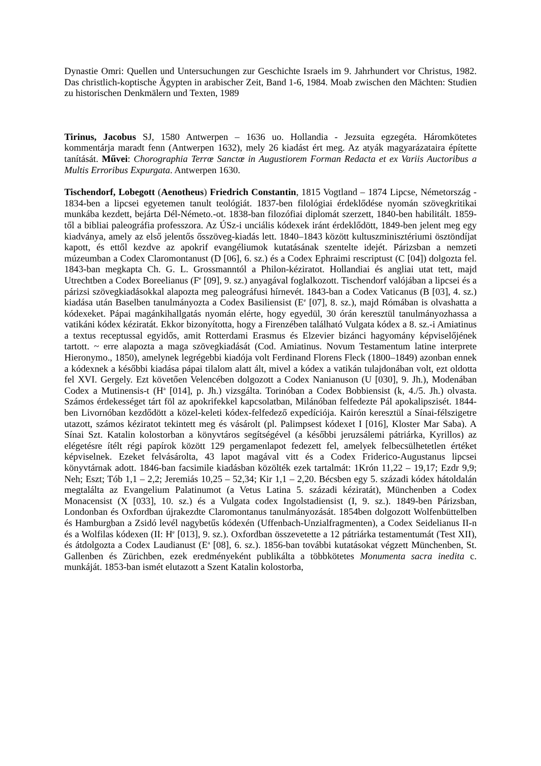Dynastie Omri: Quellen und Untersuchungen zur Geschichte Israels im 9. Jahrhundert vor Christus, 1982. Das christlich-koptische Ägypten in arabischer Zeit, Band 1-6, 1984. Moab zwischen den Mächten: Studien zu historischen Denkmälern und Texten, 1989
Tirinus, Jacobus SJ, 1580 Antwerpen – 1636 uo. Hollandia - Jezsuita egzegéta. Háromkötetes kommentárja maradt fenn (Antwerpen 1632), mely 26 kiadást ért meg. Az atyák magyarázataira építette tanítását. Művei: Chorographia Terrœ Sanctœ in Augustiorem Forman Redacta et ex Variis Auctoribus a Multis Erroribus Expurgata. Antwerpen 1630.
Tischendorf, Lobegott (Aenotheus) Friedrich Constantin, 1815 Vogtland – 1874 Lipcse, Németország - 1834-ben a lipcsei egyetemen tanult teológiát. 1837-ben filológiai érdeklődése nyomán szövegkritikai munkába kezdett, bejárta Dél-Németo.-ot. 1838-ban filozófiai diplomát szerzett, 1840-ben habilitált. 1859-től a bibliai paleográfia professzora. Az ÚSz-i unciális kódexek iránt érdeklődött, 1849-ben jelent meg egy kiadványa, amely az első jelentős ősszöveg-kiadás lett. 1840–1843 között kultuszminisztériumi ösztöndíjat kapott, és ettől kezdve az apokrif evangéliumok kutatásának szentelte idejét. Párizsban a nemzeti múzeumban a Codex Claromontanust (D [06], 6. sz.) és a Codex Ephraimi rescriptust (C [04]) dolgozta fel. 1843-ban megkapta Ch. G. L. Grossmanntól a Philon-kéziratot. Hollandiai és angliai utat tett, majd Utrechtben a Codex Boreelianus (F<sup>e</sup> [09], 9. sz.) anyagával foglalkozott. Tischendorf valójában a lipcsei és a párizsi szövegkiadásokkal alapozta meg paleográfusi hírnevét. 1843-ban a Codex Vaticanus (B [03], 4. sz.) kiadása után Baselben tanulmányozta a Codex Basiliensist (E<sup>e</sup> [07], 8. sz.), majd Rómában is olvashatta a kódexeket. Pápai magánkihallgatás nyomán elérte, hogy egyedül, 30 órán keresztül tanulmányozhassa a vatikáni kódex kéziratát. Ekkor bizonyította, hogy a Firenzében található Vulgata kódex a 8. sz.-i Amiatinus a textus receptussal egyidős, amit Rotterdami Erasmus és Elzevier bizánci hagyomány képviselőjének tartott. ~ erre alapozta a maga szövegkiadását (Cod. Amiatinus. Novum Testamentum latine interprete Hieronymo., 1850), amelynek legrégebbi kiadója volt Ferdinand Florens Fleck (1800–1849) azonban ennek a kódexnek a későbbi kiadása pápai tilalom alatt ált, mivel a kódex a vatikán tulajdonában volt, ezt oldotta fel XVI. Gergely. Ezt követően Velencében dolgozott a Codex Nanianuson (U [030], 9. Jh.), Modenában Codex a Mutinensis-t (H<sup>a</sup> [014], p. Jh.) vizsgálta. Torinóban a Codex Bobbiensist (k, 4./5. Jh.) olvasta. Számos érdekességet tárt föl az apokrifekkel kapcsolatban, Milánóban felfedezte Pál apokalipszisét. 1844-ben Livornóban kezdődött a közel-keleti kódex-felfedező expedíciója. Kairón keresztül a Sínai-félszigetre utazott, számos kéziratot tekintett meg és vásárolt (pl. Palimpsest kódexet I [016], Kloster Mar Saba). A Sínai Szt. Katalin kolostorban a könyvtáros segítségével (a későbbi jeruzsálemi pátriárka, Kyrillos) az elégetésre ítélt régi papírok között 129 pergamenlapot fedezett fel, amelyek felbecsülhetetlen értéket képviselnek. Ezeket felvásárolta, 43 lapot magával vitt és a Codex Friderico-Augustanus lipcsei könyvtárnak adott. 1846-ban facsimile kiadásban közölték ezek tartalmát: 1Krón 11,22 – 19,17; Ezdr 9,9; Neh; Eszt; Tób 1,1 – 2,2; Jeremiás 10,25 – 52,34; Kir 1,1 – 2,20. Bécsben egy 5. századi kódex hátoldalán megtalálta az Evangelium Palatinumot (a Vetus Latina 5. századi kéziratát), Münchenben a Codex Monacensist (X [033], 10. sz.) és a Vulgata codex Ingolstadiensist (I, 9. sz.). 1849-ben Párizsban, Londonban és Oxfordban újrakezdte Claromontanus tanulmányozását. 1854ben dolgozott Wolfenbüttelben és Hamburgban a Zsidó levél nagybetűs kódexén (Uffenbach-Unzialfragmenten), a Codex Seidelianus II-n és a Wolfilas kódexen (II: H<sup>e</sup> [013], 9. sz.). Oxfordban összevetette a 12 pátriárka testamentumát (Test XII), és átdolgozta a Codex Laudianust (E<sup>a</sup> [08], 6. sz.). 1856-ban további kutatásokat végzett Münchenben, St. Gallenben és Zürichben, ezek eredményeként publikálta a többkötetes Monumenta sacra inedita c. munkáját. 1853-ban ismét elutazott a Szent Katalin kolostorba,